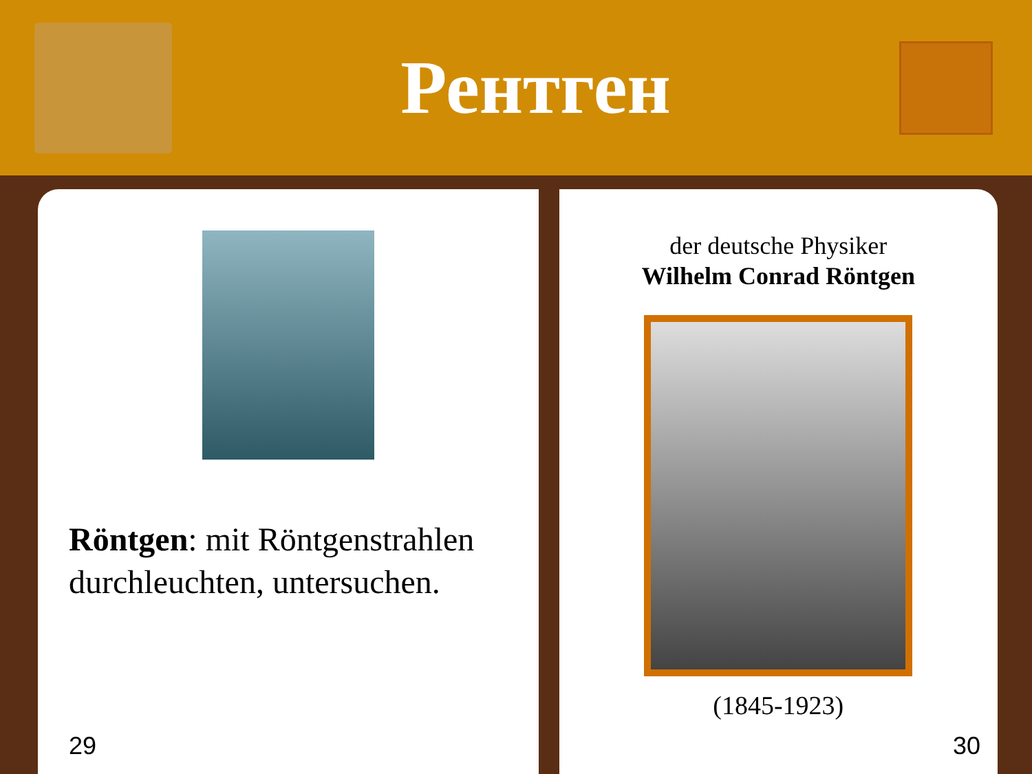Рентген
Röntgen: mit Röntgenstrahlen durchleuchten, untersuchen.
29
der deutsche Physiker
Wilhelm Conrad Röntgen
(1845-1923)
30